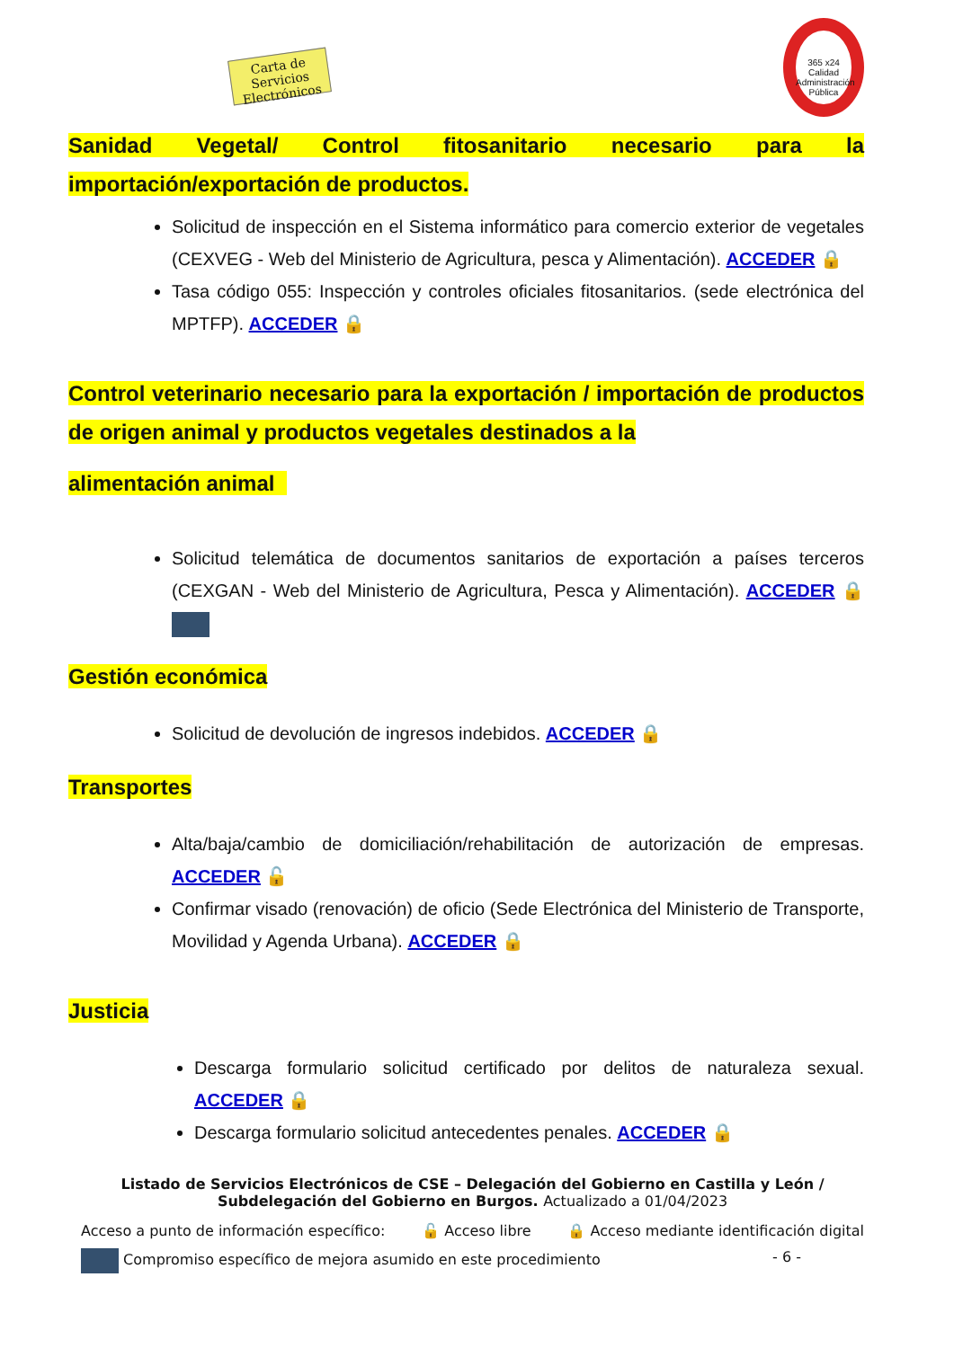Carta de Servicios Electrónicos
365 x24
Calidad Administración Pública
Sanidad Vegetal/ Control fitosanitario necesario para la importación/exportación de productos.
Solicitud de inspección en el Sistema informático para comercio exterior de vegetales (CEXVEG - Web del Ministerio de Agricultura, pesca y Alimentación). ACCEDER 🔒
Tasa código 055: Inspección y controles oficiales fitosanitarios. (sede electrónica del MPTFP). ACCEDER 🔒
Control veterinario necesario para la exportación / importación de productos de origen animal y productos vegetales destinados a la
alimentación animal
Solicitud telemática de documentos sanitarios de exportación a países terceros (CEXGAN - Web del Ministerio de Agricultura, Pesca y Alimentación). ACCEDER 🔒
Gestión económica
Solicitud de devolución de ingresos indebidos. ACCEDER 🔒
Transportes
Alta/baja/cambio de domiciliación/rehabilitación de autorización de empresas. ACCEDER 🔓
Confirmar visado (renovación) de oficio (Sede Electrónica del Ministerio de Transporte, Movilidad y Agenda Urbana). ACCEDER 🔒
Justicia
Descarga formulario solicitud certificado por delitos de naturaleza sexual. ACCEDER 🔒
Descarga formulario solicitud antecedentes penales. ACCEDER 🔒
Listado de Servicios Electrónicos de CSE – Delegación del Gobierno en Castilla y León / Subdelegación del Gobierno en Burgos. Actualizado a 01/04/2023
Acceso a punto de información específico: 🔓 Acceso libre 🔒 Acceso mediante identificación digital
Compromiso específico de mejora asumido en este procedimiento - 6 -